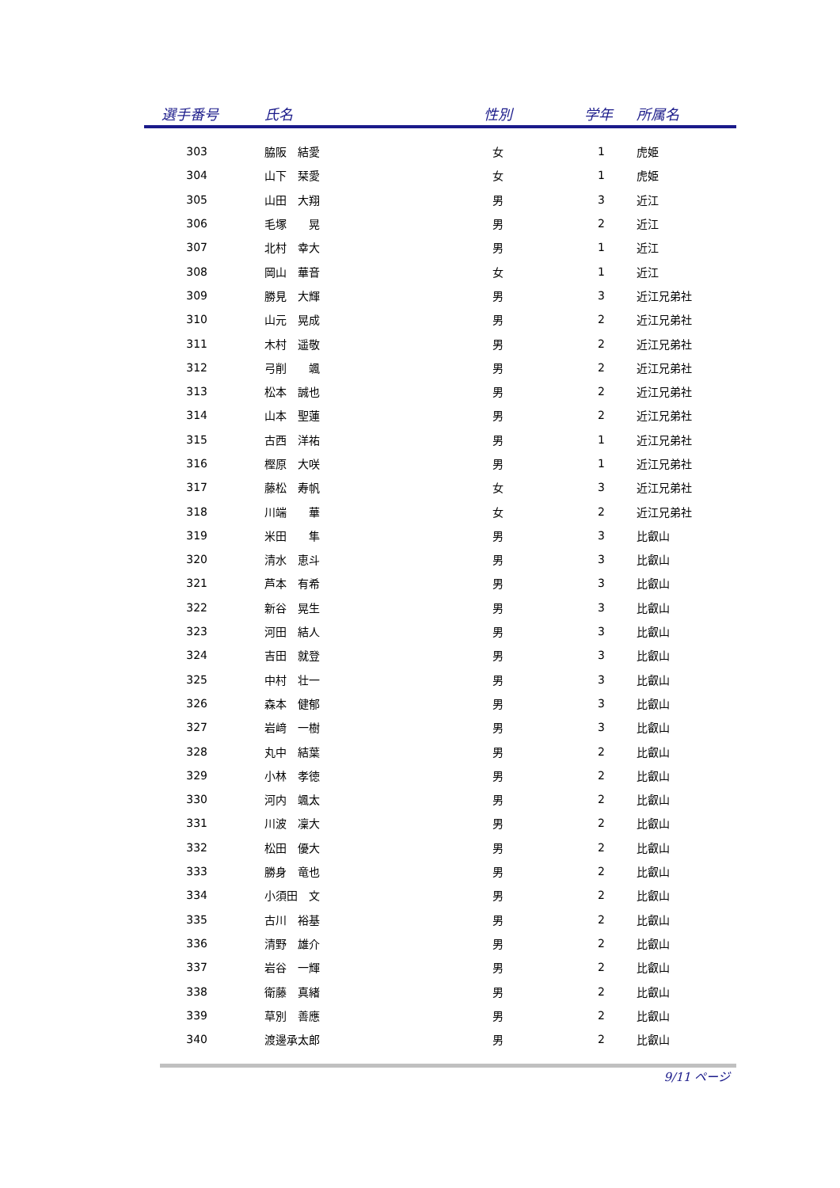| 選手番号 | 氏名 | 性別 | 学年 | 所属名 |
| --- | --- | --- | --- | --- |
| 303 | 脇阪 結愛 | 女 | 1 | 虎姫 |
| 304 | 山下 栞愛 | 女 | 1 | 虎姫 |
| 305 | 山田 大翔 | 男 | 3 | 近江 |
| 306 | 毛塚 晃 | 男 | 2 | 近江 |
| 307 | 北村 幸大 | 男 | 1 | 近江 |
| 308 | 岡山 華音 | 女 | 1 | 近江 |
| 309 | 勝見 大輝 | 男 | 3 | 近江兄弟社 |
| 310 | 山元 晃成 | 男 | 2 | 近江兄弟社 |
| 311 | 木村 遥敬 | 男 | 2 | 近江兄弟社 |
| 312 | 弓削 颯 | 男 | 2 | 近江兄弟社 |
| 313 | 松本 誠也 | 男 | 2 | 近江兄弟社 |
| 314 | 山本 聖蓮 | 男 | 2 | 近江兄弟社 |
| 315 | 古西 洋祐 | 男 | 1 | 近江兄弟社 |
| 316 | 樫原 大咲 | 男 | 1 | 近江兄弟社 |
| 317 | 藤松 寿帆 | 女 | 3 | 近江兄弟社 |
| 318 | 川端 華 | 女 | 2 | 近江兄弟社 |
| 319 | 米田 隼 | 男 | 3 | 比叡山 |
| 320 | 清水 恵斗 | 男 | 3 | 比叡山 |
| 321 | 芦本 有希 | 男 | 3 | 比叡山 |
| 322 | 新谷 晃生 | 男 | 3 | 比叡山 |
| 323 | 河田 結人 | 男 | 3 | 比叡山 |
| 324 | 吉田 就登 | 男 | 3 | 比叡山 |
| 325 | 中村 壮一 | 男 | 3 | 比叡山 |
| 326 | 森本 健郁 | 男 | 3 | 比叡山 |
| 327 | 岩﨑 一樹 | 男 | 3 | 比叡山 |
| 328 | 丸中 結葉 | 男 | 2 | 比叡山 |
| 329 | 小林 孝徳 | 男 | 2 | 比叡山 |
| 330 | 河内 颯太 | 男 | 2 | 比叡山 |
| 331 | 川波 凜大 | 男 | 2 | 比叡山 |
| 332 | 松田 優大 | 男 | 2 | 比叡山 |
| 333 | 勝身 竜也 | 男 | 2 | 比叡山 |
| 334 | 小須田 文 | 男 | 2 | 比叡山 |
| 335 | 古川 裕基 | 男 | 2 | 比叡山 |
| 336 | 清野 雄介 | 男 | 2 | 比叡山 |
| 337 | 岩谷 一輝 | 男 | 2 | 比叡山 |
| 338 | 衛藤 真緒 | 男 | 2 | 比叡山 |
| 339 | 草別 善應 | 男 | 2 | 比叡山 |
| 340 | 渡邊承太郎 | 男 | 2 | 比叡山 |
9/11 ページ